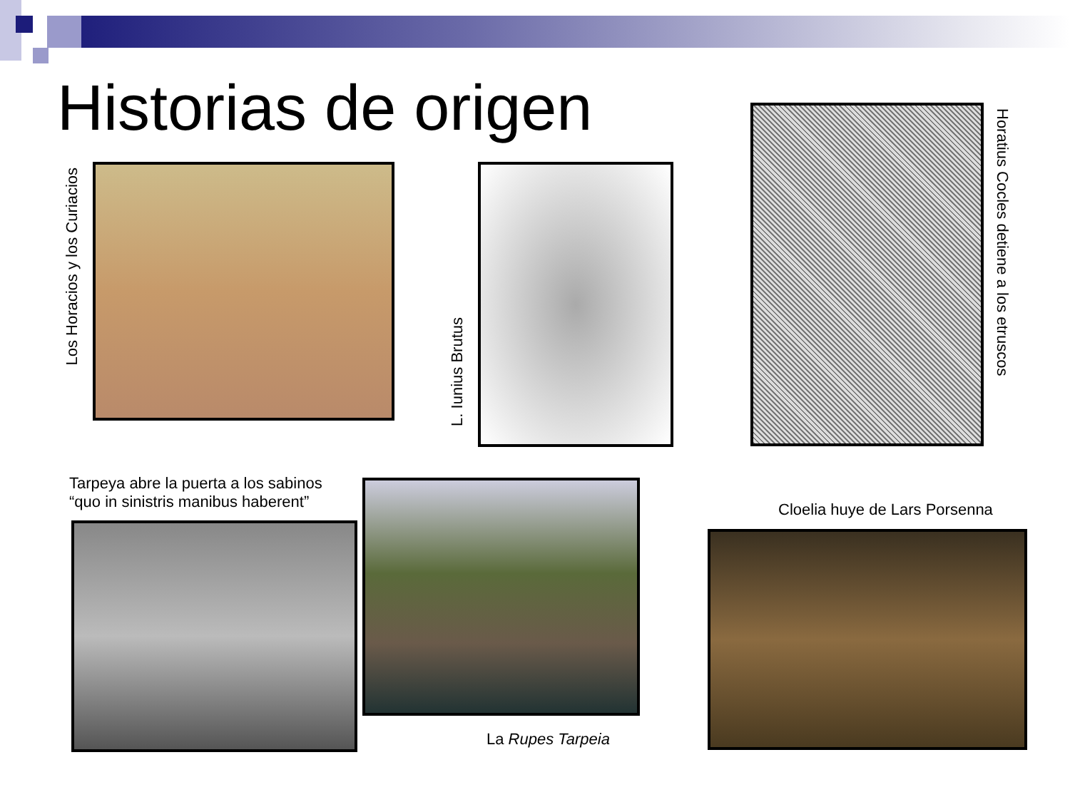Historias de origen
Los Horacios y los Curiacios
L. Iunius Brutus
Horatius Cocles detiene a los etruscos
Tarpeya abre la puerta a los sabinos
“quo in sinistris manibus haberent”
La Rupes Tarpeia
Cloelia huye de Lars Porsenna